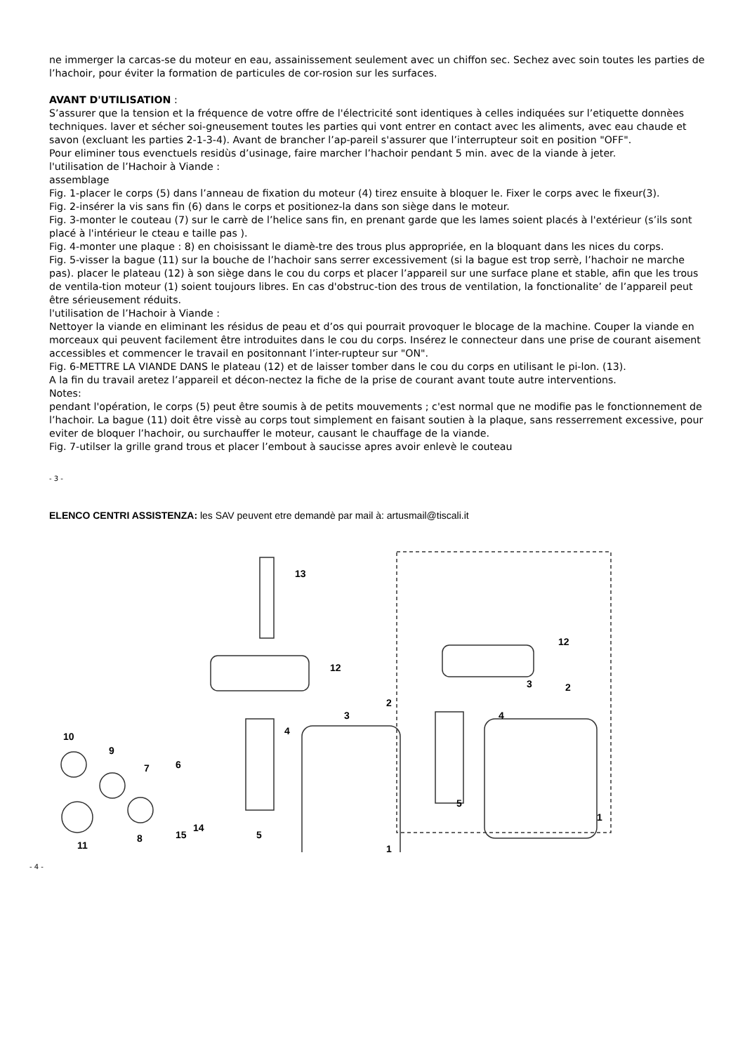ne immerger la carcas-se du moteur en eau, assainissement seulement avec un chiffon sec. Sechez avec soin toutes les parties de l’hachoir, pour éviter la formation de particules de cor-rosion sur les surfaces.
AVANT D'UTILISATION :
S’assurer que la tension et la fréquence de votre offre de l'électricité sont identiques à celles indiquées sur l’etiquette donnèes techniques. laver et sécher soi-gneusement toutes les parties qui vont entrer en contact avec les aliments, avec eau chaude et savon (excluant les parties 2-1-3-4). Avant de brancher l’ap-pareil s'assurer que l’interrupteur soit en position "OFF".
Pour eliminer tous evenctuels residùs d’usinage, faire marcher l’hachoir pendant 5 min. avec de la viande à jeter.
l'utilisation de l’Hachoir à Viande :
assemblage
Fig. 1-placer le corps (5) dans l’anneau de fixation du moteur (4) tirez ensuite à bloquer le. Fixer le corps avec le fixeur(3).
Fig. 2-insérer la vis sans fin (6) dans le corps et positionez-la dans son siège dans le moteur.
Fig. 3-monter le couteau (7) sur le carrè de l’helice sans fin, en prenant garde que les lames soient placés à l'extérieur (s’ils sont placé à l'intérieur le cteau e taille pas ).
Fig. 4-monter une plaque : 8) en choisissant le diamè-tre des trous plus appropriée, en la bloquant dans les nices du corps.
Fig. 5-visser la bague (11) sur la bouche de l’hachoir sans serrer excessivement (si la bague est trop serrè, l’hachoir ne marche pas). placer le plateau (12) à son siège dans le cou du corps et placer l’appareil sur une surface plane et stable, afin que les trous de ventila-tion moteur (1) soient toujours libres. En cas d'obstruc-tion des trous de ventilation, la fonctionalite’ de l’appareil peut être sérieusement réduits.
l'utilisation de l’Hachoir à Viande :
Nettoyer la viande en eliminant les résidus de peau et d’os qui pourrait provoquer le blocage de la machine. Couper la viande en morceaux qui peuvent facilement être introduites dans le cou du corps. Insérez le connecteur dans une prise de courant aisement accessibles et commencer le travail en positonnant l’inter-rupteur sur "ON".
Fig. 6-METTRE LA VIANDE DANS le plateau (12) et de laisser tomber dans le cou du corps en utilisant le pi-lon. (13).
A la fin du travail aretez l’appareil et décon-nectez la fiche de la prise de courant avant toute autre interventions.
Notes:
pendant l'opération, le corps (5) peut être soumis à de petits mouvements ; c'est normal que ne modifie pas le fonctionnement de l’hachoir. La bague (11) doit être vissè au corps tout simplement en faisant soutien à la plaque, sans resserrement excessive, pour eviter de bloquer l’hachoir, ou surchauffer le moteur, causant le chauffage de la viande.
Fig. 7-utilser la grille grand trous et placer l’embout à saucisse apres avoir enlevè le couteau
- 3 -
ELENCO CENTRI ASSISTENZA: les SAV peuvent etre demandè par mail à: artusmail@tiscali.it
13
12
2
3
4
10
9
7
6
5
1
8
11
15
14
12
2
3
4
5
1
- 4 -